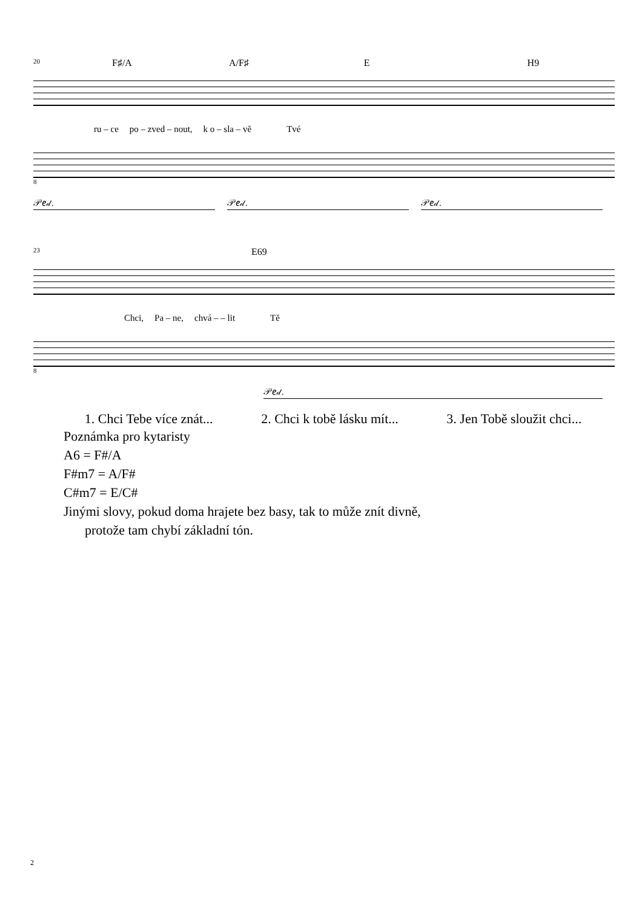20 F♯/A A/F♯ E H9
ru – ce po – zved – nout, k o – sla – vě Tvé
8
𝒫𝑒𝒹. 𝒫𝑒𝒹. 𝒫𝑒𝒹.
23 E69
Chci, Pa – ne, chvá – – lit Tě
8
𝒫𝑒𝒹.
1. Chci Tebe více znát... 2. Chci k tobě lásku mít... 3. Jen Tobě sloužit chci...
Poznámka pro kytaristy
A6 = F#/A
F#m7 = A/F#
C#m7 = E/C#
Jinými slovy, pokud doma hrajete bez basy, tak to může znít divně,
protože tam chybí základní tón.
2